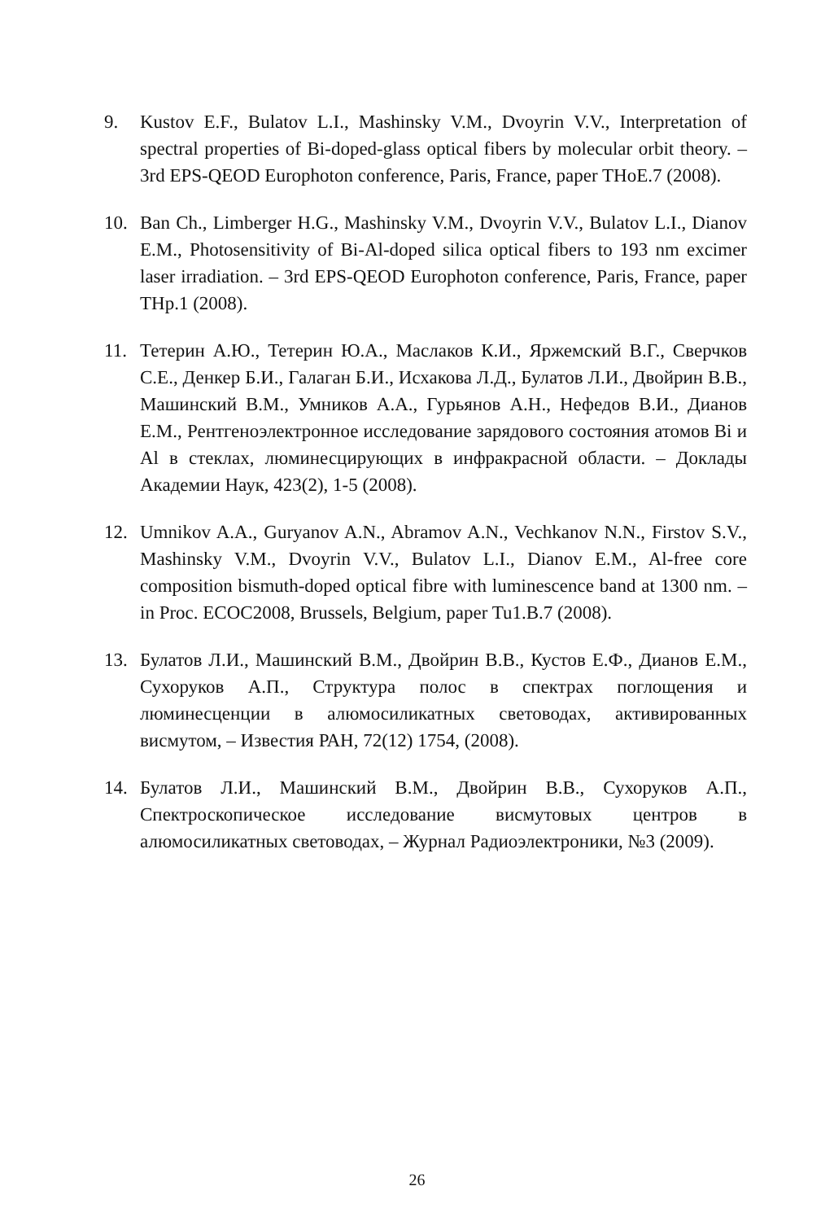9. Kustov E.F., Bulatov L.I., Mashinsky V.M., Dvoyrin V.V., Interpretation of spectral properties of Bi-doped-glass optical fibers by molecular orbit theory. – 3rd EPS-QEOD Europhoton conference, Paris, France, paper THoE.7 (2008).
10. Ban Ch., Limberger H.G., Mashinsky V.M., Dvoyrin V.V., Bulatov L.I., Dianov E.M., Photosensitivity of Bi-Al-doped silica optical fibers to 193 nm excimer laser irradiation. – 3rd EPS-QEOD Europhoton conference, Paris, France, paper THp.1 (2008).
11. Тетерин А.Ю., Тетерин Ю.А., Маслаков К.И., Яржемский В.Г., Сверчков С.Е., Денкер Б.И., Галаган Б.И., Исхакова Л.Д., Булатов Л.И., Двойрин В.В., Машинский В.М., Умников А.А., Гурьянов А.Н., Нефедов В.И., Дианов Е.М., Рентгеноэлектронное исследование зарядового состояния атомов Bi и Al в стеклах, люминесцирующих в инфракрасной области. – Доклады Академии Наук, 423(2), 1-5 (2008).
12. Umnikov A.A., Guryanov A.N., Abramov A.N., Vechkanov N.N., Firstov S.V., Mashinsky V.M., Dvoyrin V.V., Bulatov L.I., Dianov E.M., Al-free core composition bismuth-doped optical fibre with luminescence band at 1300 nm. – in Proc. ECOC2008, Brussels, Belgium, paper Tu1.B.7 (2008).
13. Булатов Л.И., Машинский В.М., Двойрин В.В., Кустов Е.Ф., Дианов Е.М., Сухоруков А.П., Структура полос в спектрах поглощения и люминесценции в алюмосиликатных световодах, активированных висмутом, – Известия РАН, 72(12) 1754, (2008).
14. Булатов Л.И., Машинский В.М., Двойрин В.В., Сухоруков А.П., Спектроскопическое исследование висмутовых центров в алюмосиликатных световодах, – Журнал Радиоэлектроники, №3 (2009).
26